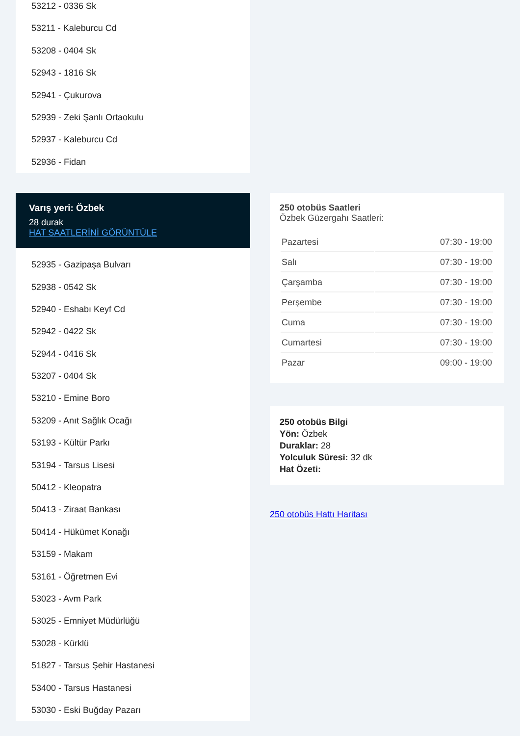53212 - 0336 Sk
53211 - Kaleburcu Cd
53208 - 0404 Sk
52943 - 1816 Sk
52941 - Çukurova
52939 - Zeki Şanlı Ortaokulu
52937 - Kaleburcu Cd
52936 - Fidan
Varış yeri: Özbek
28 durak
HAT SAATLERİNİ GÖRÜNTÜLE
52935 - Gazipaşa Bulvarı
52938 - 0542 Sk
52940 - Eshabı Keyf Cd
52942 - 0422 Sk
52944 - 0416 Sk
53207 - 0404 Sk
53210 - Emine Boro
53209 - Anıt Sağlık Ocağı
53193 - Kültür Parkı
53194 - Tarsus Lisesi
50412 - Kleopatra
50413 - Ziraat Bankası
50414 - Hükümet Konağı
53159 - Makam
53161 - Öğretmen Evi
53023 - Avm Park
53025 - Emniyet Müdürlüğü
53028 - Kürklü
51827 - Tarsus Şehir Hastanesi
53400 - Tarsus Hastanesi
53030 - Eski Buğday Pazarı
250 otobüs Saatleri
Özbek Güzergahı Saatleri:
| Pazartesi | 07:30 - 19:00 |
| Salı | 07:30 - 19:00 |
| Çarşamba | 07:30 - 19:00 |
| Perşembe | 07:30 - 19:00 |
| Cuma | 07:30 - 19:00 |
| Cumartesi | 07:30 - 19:00 |
| Pazar | 09:00 - 19:00 |
250 otobüs Bilgi
Yön: Özbek
Duraklar: 28
Yolculuk Süresi: 32 dk
Hat Özeti:
250 otobüs Hattı Haritası